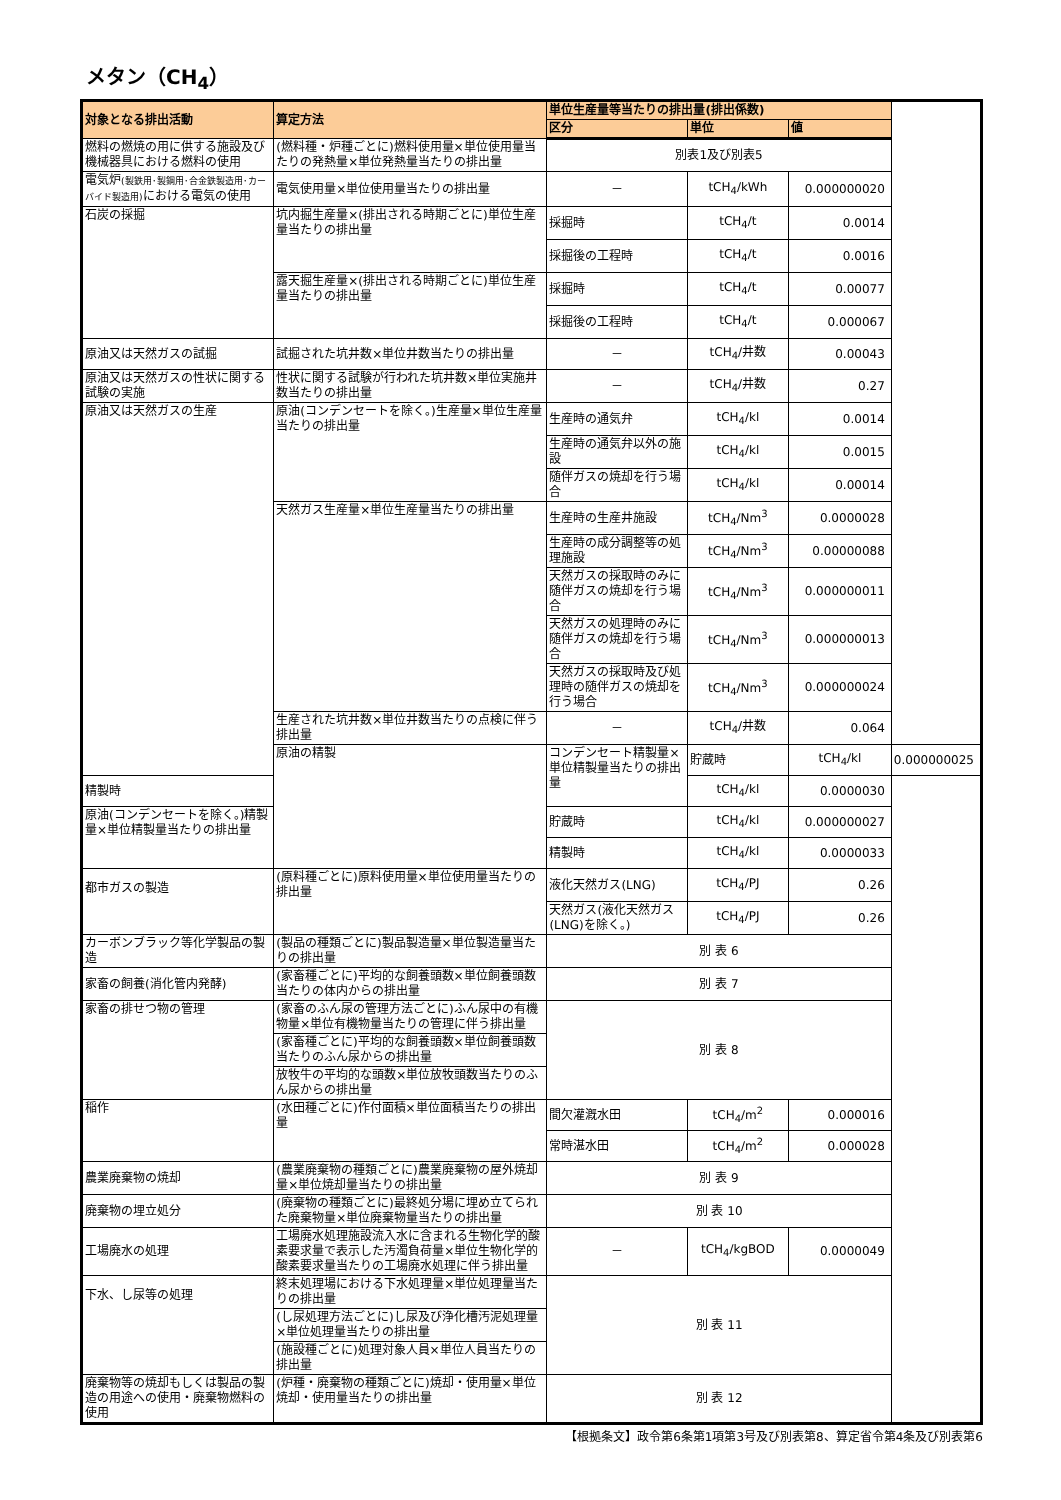メタン（CH<sub>4</sub>）
| 対象となる排出活動 | 算定方法 | 単位生産量等当たりの排出量(排出係数) | | | |
| --- | --- | --- | --- | --- | --- |
| | | 区分 | 単位 | 値 | |
| 燃料の燃焼の用に供する施設及び機械器具における燃料の使用 | (燃料種・炉種ごとに)燃料使用量×単位使用量当たりの発熱量×単位発熱量当たりの排出量 | 別表1及び別表5 | | | |
| 電気炉 (製鉄用･製鋼用･合金鉄製造用･カーバイド製造用) における電気の使用 | 電気使用量×単位使用量当たりの排出量 | － | tCH<sub>4</sub>/kWh | 0.000000020 | |
| 石炭の採掘 | 坑内掘生産量×(排出される時期ごとに)単位生産量当たりの排出量 | 採掘時 | tCH<sub>4</sub>/t | 0.0014 | |
| | | 採掘後の工程時 | tCH<sub>4</sub>/t | 0.0016 | |
| | 露天掘生産量×(排出される時期ごとに)単位生産量当たりの排出量 | 採掘時 | tCH<sub>4</sub>/t | 0.00077 | |
| | | 採掘後の工程時 | tCH<sub>4</sub>/t | 0.000067 | |
| 原油又は天然ガスの試掘 | 試掘された坑井数×単位井数当たりの排出量 | － | tCH<sub>4</sub>/井数 | 0.00043 | |
| 原油又は天然ガスの性状に関する試験の実施 | 性状に関する試験が行われた坑井数×単位実施井数当たりの排出量 | － | tCH<sub>4</sub>/井数 | 0.27 | |
| 原油又は天然ガスの生産 | 原油(コンデンセートを除く。)生産量×単位生産量当たりの排出量 | 生産時の通気弁 | tCH<sub>4</sub>/kl | 0.0014 | |
| | | 生産時の通気弁以外の施設 | tCH<sub>4</sub>/kl | 0.0015 | |
| | | 随伴ガスの焼却を行う場合 | tCH<sub>4</sub>/kl | 0.00014 | |
| | 天然ガス生産量×単位生産量当たりの排出量 | 生産時の生産井施設 | tCH<sub>4</sub>/Nm<sup>3</sup> | 0.0000028 | |
| | | 生産時の成分調整等の処理施設 | tCH<sub>4</sub>/Nm<sup>3</sup> | 0.00000088 | |
| | | 天然ガスの採取時のみに随伴ガスの焼却を行う場合 | tCH<sub>4</sub>/Nm<sup>3</sup> | 0.000000011 | |
| | | 天然ガスの処理時のみに随伴ガスの焼却を行う場合 | tCH<sub>4</sub>/Nm<sup>3</sup> | 0.000000013 | |
| | | 天然ガスの採取時及び処理時の随伴ガスの焼却を行う場合 | tCH<sub>4</sub>/Nm<sup>3</sup> | 0.000000024 | |
| | 生産された坑井数×単位井数当たりの点検に伴う排出量 | － | tCH<sub>4</sub>/井数 | 0.064 | |
| | 原油の精製 | コンデンセート精製量×単位精製量当たりの排出量 | 貯蔵時 | tCH<sub>4</sub>/kl | 0.000000025 |
| 精製時 | | | tCH<sub>4</sub>/kl | 0.0000030 | |
| 原油(コンデンセートを除く。)精製量×単位精製量当たりの排出量 | | 貯蔵時 | tCH<sub>4</sub>/kl | 0.000000027 | |
| | | 精製時 | tCH<sub>4</sub>/kl | 0.0000033 | |
| 都市ガスの製造 | (原料種ごとに)原料使用量×単位使用量当たりの排出量 | 液化天然ガス(LNG) | tCH<sub>4</sub>/PJ | 0.26 | |
| | | 天然ガス(液化天然ガス(LNG)を除く。) | tCH<sub>4</sub>/PJ | 0.26 | |
| カーボンブラック等化学製品の製造 | (製品の種類ごとに)製品製造量×単位製造量当たりの排出量 | 別 表 6 | | | |
| 家畜の飼養(消化管内発酵) | (家畜種ごとに)平均的な飼養頭数×単位飼養頭数当たりの体内からの排出量 | 別 表 7 | | | |
| 家畜の排せつ物の管理 | (家畜のふん尿の管理方法ごとに)ふん尿中の有機物量×単位有機物量当たりの管理に伴う排出量 | 別 表 8 | | | |
| | (家畜種ごとに)平均的な飼養頭数×単位飼養頭数当たりのふん尿からの排出量 | | | | |
| | 放牧牛の平均的な頭数×単位放牧頭数当たりのふん尿からの排出量 | | | | |
| 稲作 | (水田種ごとに)作付面積×単位面積当たりの排出量 | 間欠灌漑水田 | tCH<sub>4</sub>/m<sup>2</sup> | 0.000016 | |
| | | 常時湛水田 | tCH<sub>4</sub>/m<sup>2</sup> | 0.000028 | |
| 農業廃棄物の焼却 | (農業廃棄物の種類ごとに)農業廃棄物の屋外焼却量×単位焼却量当たりの排出量 | 別 表 9 | | | |
| 廃棄物の埋立処分 | (廃棄物の種類ごとに)最終処分場に埋め立てられた廃棄物量×単位廃棄物量当たりの排出量 | 別 表 10 | | | |
| 工場廃水の処理 | 工場廃水処理施設流入水に含まれる生物化学的酸素要求量で表示した汚濁負荷量×単位生物化学的酸素要求量当たりの工場廃水処理に伴う排出量 | － | tCH<sub>4</sub>/kgBOD | 0.0000049 | |
| 下水、し尿等の処理 | 終末処理場における下水処理量×単位処理量当たりの排出量 | 別 表 11 | | | |
| | (し尿処理方法ごとに)し尿及び浄化槽汚泥処理量×単位処理量当たりの排出量 | | | | |
| | (施設種ごとに)処理対象人員×単位人員当たりの排出量 | | | | |
| 廃棄物等の焼却もしくは製品の製造の用途への使用・廃棄物燃料の使用 | (炉種・廃棄物の種類ごとに)焼却・使用量×単位焼却・使用量当たりの排出量 | 別 表 12 | | | |
【根拠条文】政令第6条第1項第3号及び別表第8、算定省令第4条及び別表第6